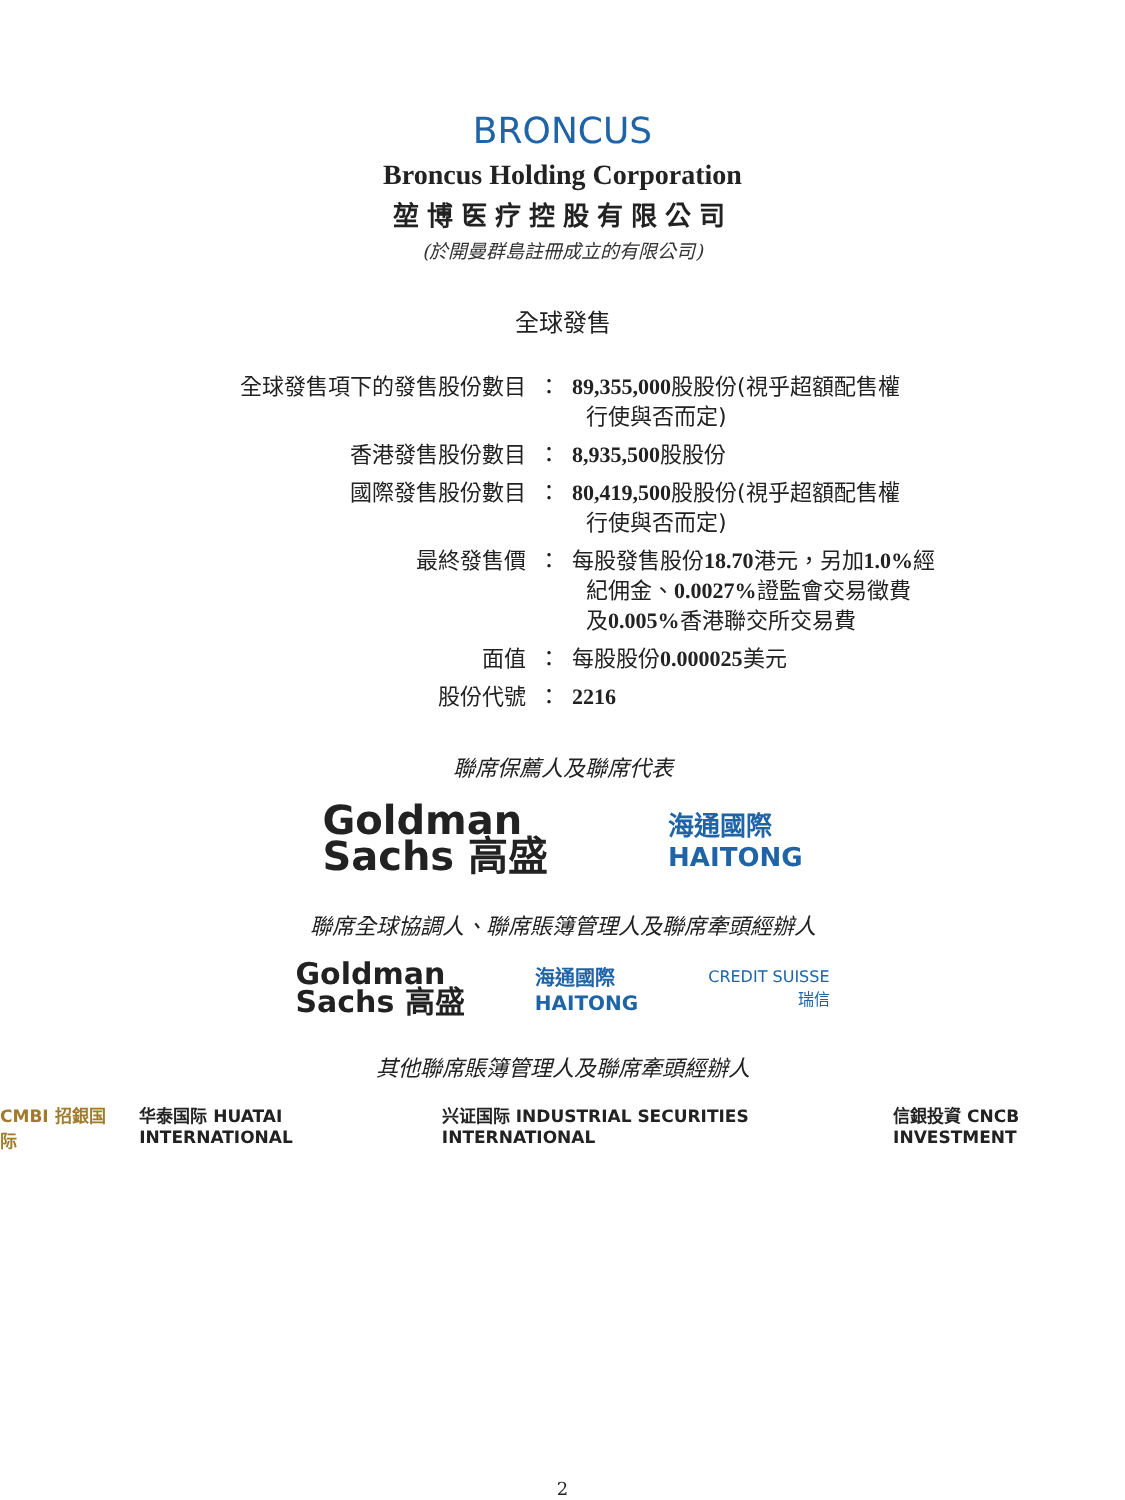BRONCUS
Broncus Holding Corporation
堃博医疗控股有限公司
(於開曼群島註冊成立的有限公司)
全球發售
| 全球發售項下的發售股份數目 | ： | 89,355,000 股股份(視乎超額配售權 行使與否而定) |
| 香港發售股份數目 | ： | 8,935,500 股股份 |
| 國際發售股份數目 | ： | 80,419,500 股股份(視乎超額配售權 行使與否而定) |
| 最終發售價 | ： | 每股發售股份 18.70 港元，另加 1.0% 經 紀佣金、 0.0027% 證監會交易徵費 及 0.005% 香港聯交所交易費 |
| 面值 | ： | 每股股份 0.000025 美元 |
| 股份代號 | ： | 2216 |
聯席保薦人及聯席代表
Goldman
Sachs 高盛
海通國際
HAITONG
聯席全球協調人、聯席賬簿管理人及聯席牽頭經辦人
Goldman
Sachs 高盛
海通國際
HAITONG
CREDIT SUISSE
瑞信
其他聯席賬簿管理人及聯席牽頭經辦人
CMBI 招銀国际 华泰国际 HUATAI INTERNATIONAL 兴证国际 INDUSTRIAL SECURITIES INTERNATIONAL 信銀投資 CNCB INVESTMENT
2